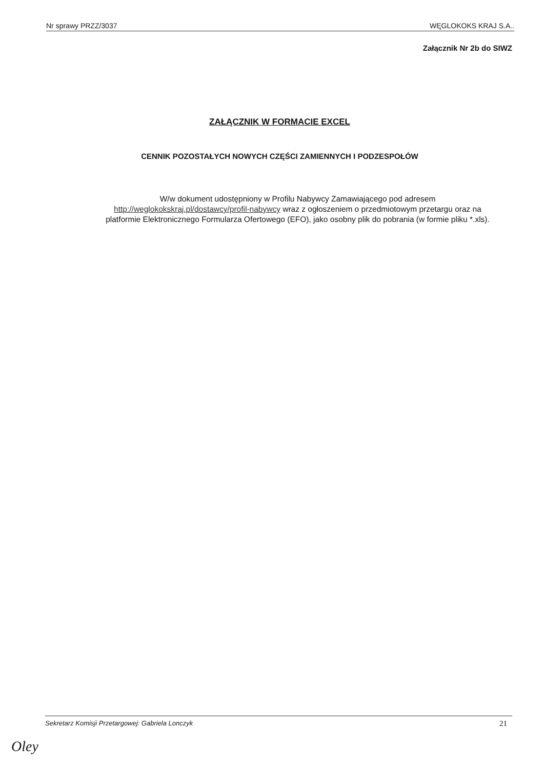Nr sprawy PRZZ/3037 WĘGLOKOKS KRAJ S.A..
Załącznik Nr 2b do SIWZ
ZAŁĄCZNIK W FORMACIE EXCEL
CENNIK POZOSTAŁYCH NOWYCH CZĘŚCI ZAMIENNYCH I PODZESPOŁÓW
W/w dokument udostępniony w Profilu Nabywcy Zamawiającego pod adresem http://weglokokskraj.pl/dostawcy/profil-nabywcy wraz z ogłoszeniem o przedmiotowym przetargu oraz na platformie Elektronicznego Formularza Ofertowego (EFO), jako osobny plik do pobrania (w formie pliku *.xls).
Sekretarz Komisji Przetargowej: Gabriela Lonczyk 21
Oley